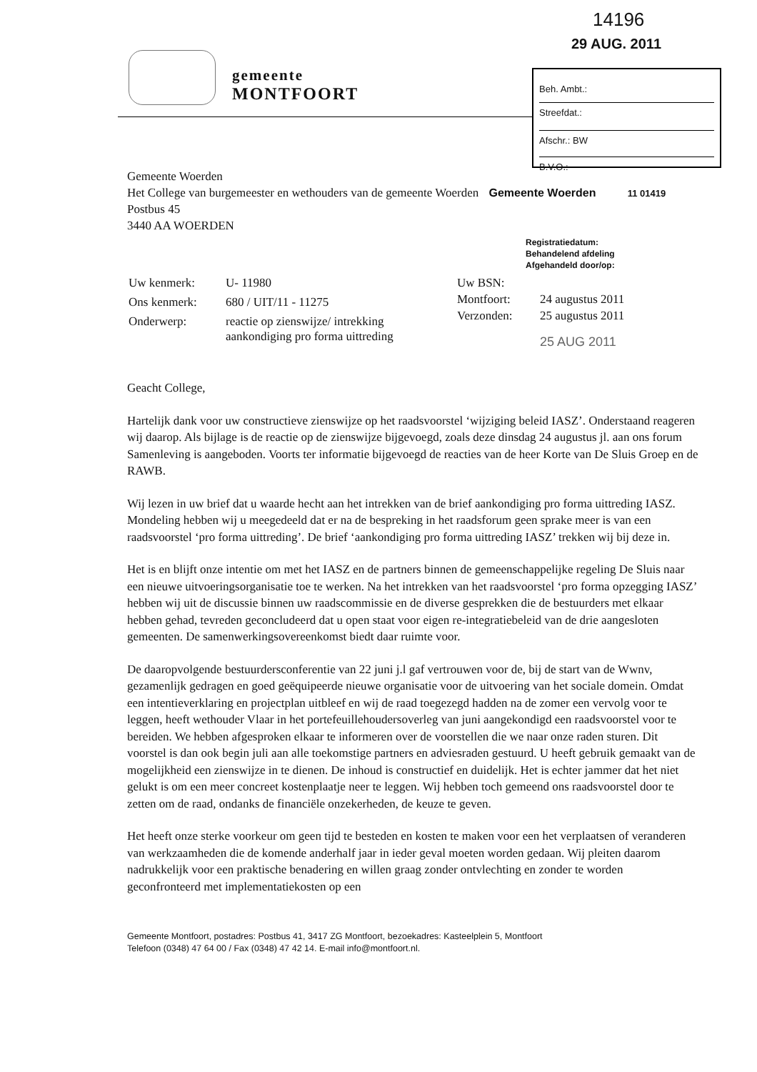14196
29 AUG. 2011
Beh. Ambt.:
Streefdat.:
Afschr.: BW
B.V.O.:
gemeente
MONTFOORT
Gemeente Woerden
Het College van burgemeester en wethouders van de gemeente Woerden Gemeente Woerden 11 01419
Postbus 45
3440 AA WOERDEN
Registratiedatum:
Behandelend afdeling
Afgehandeld door/op:
| Uw kenmerk: | U- 11980 |
| Ons kenmerk: | 680 / UIT/11 - 11275 |
| Onderwerp: | reactie op zienswijze/ intrekking aankondiging pro forma uittreding |
| Uw BSN: | |
| Montfoort: | 24 augustus 2011 |
| Verzonden: | 25 augustus 2011 |
| | 25 AUG 2011 |
Geacht College,
Hartelijk dank voor uw constructieve zienswijze op het raadsvoorstel ‘wijziging beleid IASZ’. Onderstaand reageren wij daarop. Als bijlage is de reactie op de zienswijze bijgevoegd, zoals deze dinsdag 24 augustus jl. aan ons forum Samenleving is aangeboden. Voorts ter informatie bijgevoegd de reacties van de heer Korte van De Sluis Groep en de RAWB.
Wij lezen in uw brief dat u waarde hecht aan het intrekken van de brief aankondiging pro forma uittreding IASZ. Mondeling hebben wij u meegedeeld dat er na de bespreking in het raadsforum geen sprake meer is van een raadsvoorstel ‘pro forma uittreding’. De brief ‘aankondiging pro forma uittreding IASZ’ trekken wij bij deze in.
Het is en blijft onze intentie om met het IASZ en de partners binnen de gemeenschappelijke regeling De Sluis naar een nieuwe uitvoeringsorganisatie toe te werken. Na het intrekken van het raadsvoorstel ‘pro forma opzegging IASZ’ hebben wij uit de discussie binnen uw raadscommissie en de diverse gesprekken die de bestuurders met elkaar hebben gehad, tevreden geconcludeerd dat u open staat voor eigen re-integratiebeleid van de drie aangesloten gemeenten. De samenwerkingsovereenkomst biedt daar ruimte voor.
De daaropvolgende bestuurdersconferentie van 22 juni j.l gaf vertrouwen voor de, bij de start van de Wwnv, gezamenlijk gedragen en goed geëquipeerde nieuwe organisatie voor de uitvoering van het sociale domein. Omdat een intentieverklaring en projectplan uitbleef en wij de raad toegezegd hadden na de zomer een vervolg voor te leggen, heeft wethouder Vlaar in het portefeuillehoudersoverleg van juni aangekondigd een raadsvoorstel voor te bereiden. We hebben afgesproken elkaar te informeren over de voorstellen die we naar onze raden sturen. Dit voorstel is dan ook begin juli aan alle toekomstige partners en adviesraden gestuurd. U heeft gebruik gemaakt van de mogelijkheid een zienswijze in te dienen. De inhoud is constructief en duidelijk. Het is echter jammer dat het niet gelukt is om een meer concreet kostenplaatje neer te leggen. Wij hebben toch gemeend ons raadsvoorstel door te zetten om de raad, ondanks de financiële onzekerheden, de keuze te geven.
Het heeft onze sterke voorkeur om geen tijd te besteden en kosten te maken voor een het verplaatsen of veranderen van werkzaamheden die de komende anderhalf jaar in ieder geval moeten worden gedaan. Wij pleiten daarom nadrukkelijk voor een praktische benadering en willen graag zonder ontvlechting en zonder te worden geconfronteerd met implementatiekosten op een
Gemeente Montfoort, postadres: Postbus 41, 3417 ZG Montfoort, bezoekadres: Kasteelplein 5, Montfoort
Telefoon (0348) 47 64 00 / Fax (0348) 47 42 14. E-mail info@montfoort.nl.